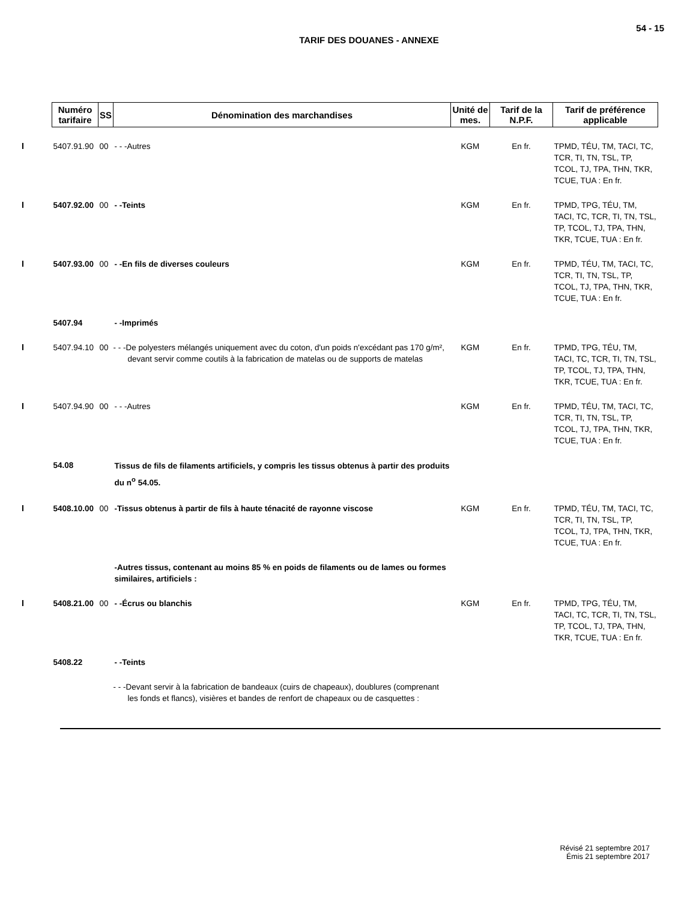54 - 15
TARIF DES DOUANES - ANNEXE
| Numéro tarifaire | SS | Dénomination des marchandises | Unité de mes. | Tarif de la N.P.F. | Tarif de préférence applicable |
| --- | --- | --- | --- | --- | --- |
| 5407.91.90 | 00 | - - -Autres | KGM | En fr. | TPMD, TÉU, TM, TACI, TC, TCR, TI, TN, TSL, TP, TCOL, TJ, TPA, THN, TKR, TCUE, TUA : En fr. |
| 5407.92.00 | 00 | - -Teints | KGM | En fr. | TPMD, TPG, TÉU, TM, TACI, TC, TCR, TI, TN, TSL, TP, TCOL, TJ, TPA, THN, TKR, TCUE, TUA : En fr. |
| 5407.93.00 | 00 | - -En fils de diverses couleurs | KGM | En fr. | TPMD, TÉU, TM, TACI, TC, TCR, TI, TN, TSL, TP, TCOL, TJ, TPA, THN, TKR, TCUE, TUA : En fr. |
| 5407.94 | | - -Imprimés | | | |
| 5407.94.10 | 00 | - - -De polyesters mélangés uniquement avec du coton, d'un poids n'excédant pas 170 g/m², devant servir comme coutils à la fabrication de matelas ou de supports de matelas | KGM | En fr. | TPMD, TPG, TÉU, TM, TACI, TC, TCR, TI, TN, TSL, TP, TCOL, TJ, TPA, THN, TKR, TCUE, TUA : En fr. |
| 5407.94.90 | 00 | - - -Autres | KGM | En fr. | TPMD, TÉU, TM, TACI, TC, TCR, TI, TN, TSL, TP, TCOL, TJ, TPA, THN, TKR, TCUE, TUA : En fr. |
| 54.08 | | Tissus de fils de filaments artificiels, y compris les tissus obtenus à partir des produits du n<sup>o</sup> 54.05. | | | |
| 5408.10.00 | 00 | -Tissus obtenus à partir de fils à haute ténacité de rayonne viscose | KGM | En fr. | TPMD, TÉU, TM, TACI, TC, TCR, TI, TN, TSL, TP, TCOL, TJ, TPA, THN, TKR, TCUE, TUA : En fr. |
| | | -Autres tissus, contenant au moins 85 % en poids de filaments ou de lames ou formes similaires, artificiels : | | | |
| 5408.21.00 | 00 | - -Écrus ou blanchis | KGM | En fr. | TPMD, TPG, TÉU, TM, TACI, TC, TCR, TI, TN, TSL, TP, TCOL, TJ, TPA, THN, TKR, TCUE, TUA : En fr. |
| 5408.22 | | - -Teints | | | |
| | | - - -Devant servir à la fabrication de bandeaux (cuirs de chapeaux), doublures (comprenant les fonds et flancs), visières et bandes de renfort de chapeaux ou de casquettes : | | | |
Révisé 21 septembre 2017
Émis 21 septembre 2017